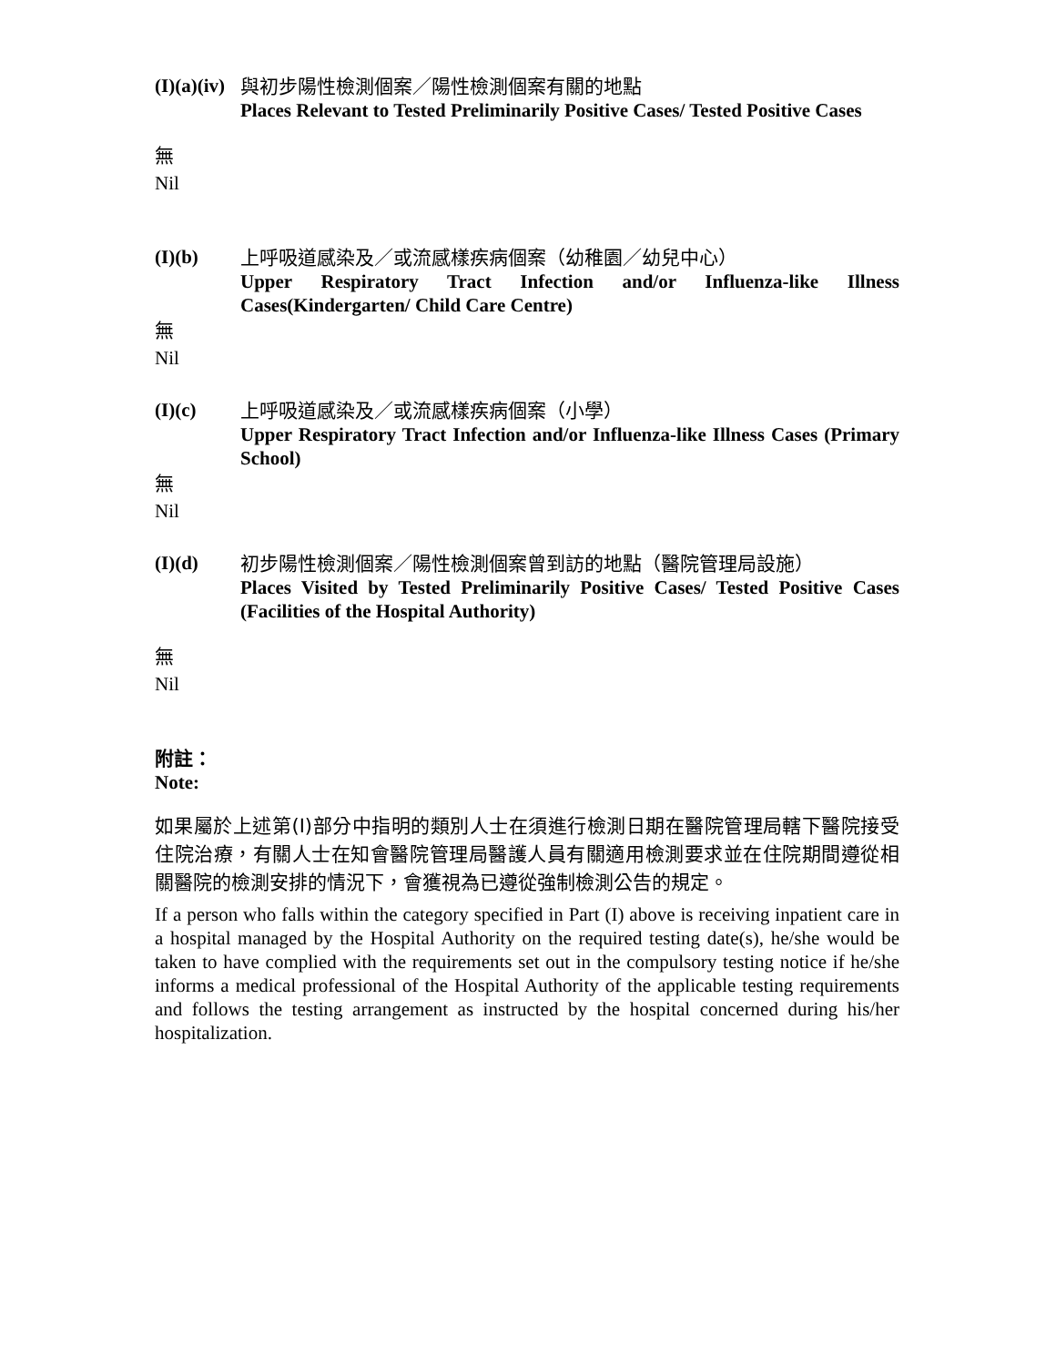(I)(a)(iv)
與初步陽性檢測個案／陽性檢測個案有關的地點
Places Relevant to Tested Preliminarily Positive Cases/ Tested Positive Cases
無
Nil
(I)(b)
上呼吸道感染及／或流感樣疾病個案（幼稚園／幼兒中心）
Upper Respiratory Tract Infection and/or Influenza-like Illness Cases(Kindergarten/ Child Care Centre)
無
Nil
(I)(c)
上呼吸道感染及／或流感樣疾病個案（小學）
Upper Respiratory Tract Infection and/or Influenza-like Illness Cases (Primary School)
無
Nil
(I)(d)
初步陽性檢測個案／陽性檢測個案曾到訪的地點（醫院管理局設施）
Places Visited by Tested Preliminarily Positive Cases/ Tested Positive Cases (Facilities of the Hospital Authority)
無
Nil
附註：
Note:
如果屬於上述第(I)部分中指明的類別人士在須進行檢測日期在醫院管理局轄下醫院接受住院治療，有關人士在知會醫院管理局醫護人員有關適用檢測要求並在住院期間遵從相關醫院的檢測安排的情況下，會獲視為已遵從強制檢測公告的規定。
If a person who falls within the category specified in Part (I) above is receiving inpatient care in a hospital managed by the Hospital Authority on the required testing date(s), he/she would be taken to have complied with the requirements set out in the compulsory testing notice if he/she informs a medical professional of the Hospital Authority of the applicable testing requirements and follows the testing arrangement as instructed by the hospital concerned during his/her hospitalization.